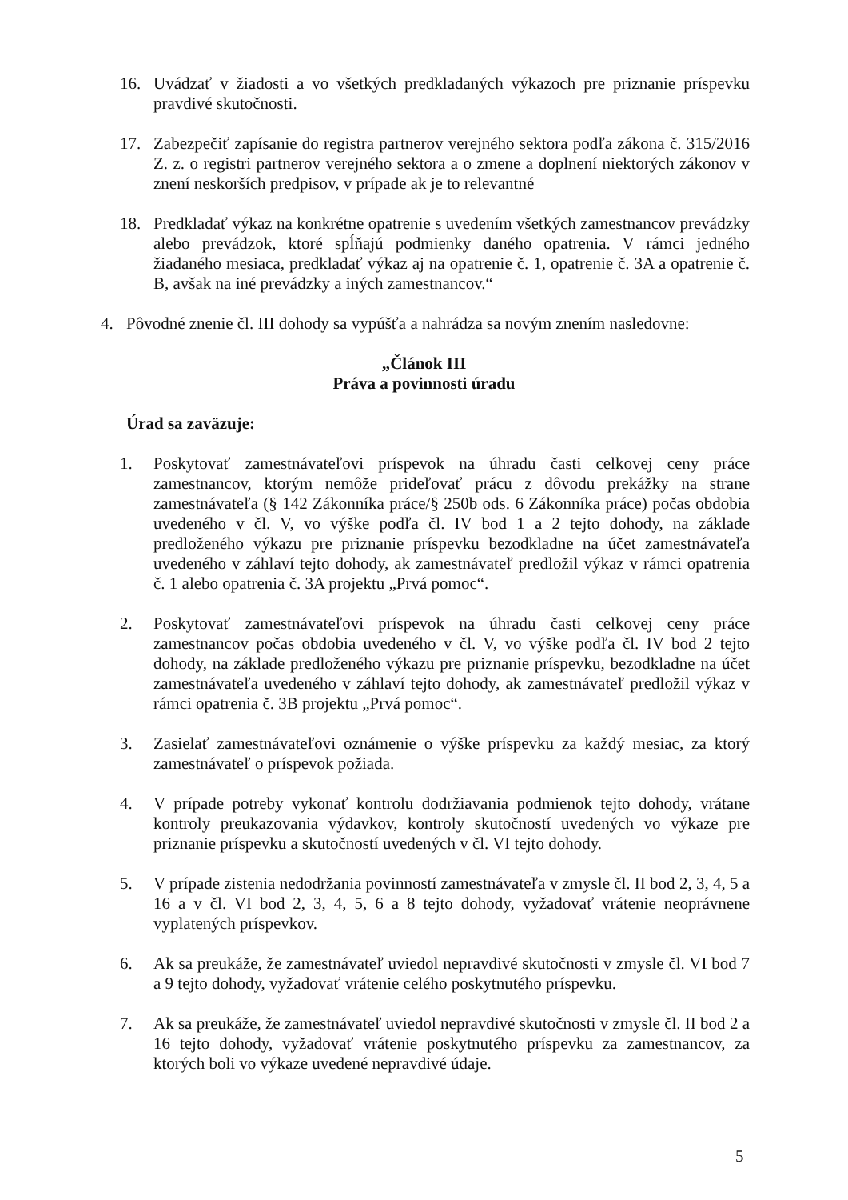16. Uvádzať v žiadosti a vo všetkých predkladaných výkazoch pre priznanie príspevku pravdivé skutočnosti.
17. Zabezpečiť zapísanie do registra partnerov verejného sektora podľa zákona č. 315/2016 Z. z. o registri partnerov verejného sektora a o zmene a doplnení niektorých zákonov v znení neskorších predpisov, v prípade ak je to relevantné
18. Predkladať výkaz na konkrétne opatrenie s uvedením všetkých zamestnancov prevádzky alebo prevádzok, ktoré spĺňajú podmienky daného opatrenia. V rámci jedného žiadaného mesiaca, predkladať výkaz aj na opatrenie č. 1, opatrenie č. 3A a opatrenie č. B, avšak na iné prevádzky a iných zamestnancov.“
4. Pôvodné znenie čl. III dohody sa vypúšťa a nahrádza sa novým znením nasledovne:
„Článok III
Práva a povinnosti úradu
Úrad sa zaväzuje:
1. Poskytovať zamestnávateľovi príspevok na úhradu časti celkovej ceny práce zamestnancov, ktorým nemôže prideľovať prácu z dôvodu prekážky na strane zamestnávateľa (§ 142 Zákonníka práce/§ 250b ods. 6 Zákonníka práce) počas obdobia uvedeného v čl. V, vo výške podľa čl. IV bod 1 a 2 tejto dohody, na základe predloženého výkazu pre priznanie príspevku bezodkladne na účet zamestnávateľa uvedeného v záhlaví tejto dohody, ak zamestnávateľ predložil výkaz v rámci opatrenia č. 1 alebo opatrenia č. 3A projektu „Prvá pomoc“.
2. Poskytovať zamestnávateľovi príspevok na úhradu časti celkovej ceny práce zamestnancov počas obdobia uvedeného v čl. V, vo výške podľa čl. IV bod 2 tejto dohody, na základe predloženého výkazu pre priznanie príspevku, bezodkladne na účet zamestnávateľa uvedeného v záhlaví tejto dohody, ak zamestnávateľ predložil výkaz v rámci opatrenia č. 3B projektu „Prvá pomoc“.
3. Zasielať zamestnávateľovi oznámenie o výške príspevku za každý mesiac, za ktorý zamestnávateľ o príspevok požiada.
4. V prípade potreby vykonať kontrolu dodržiavania podmienok tejto dohody, vrátane kontroly preukazovania výdavkov, kontroly skutočností uvedených vo výkaze pre priznanie príspevku a skutočností uvedených v čl. VI tejto dohody.
5. V prípade zistenia nedodržania povinností zamestnávateľa v zmysle čl. II bod 2, 3, 4, 5 a 16 a v čl. VI bod 2, 3, 4, 5, 6 a 8 tejto dohody, vyžadovať vrátenie neoprávnene vyplatených príspevkov.
6. Ak sa preukáže, že zamestnávateľ uviedol nepravdivé skutočnosti v zmysle čl. VI bod 7 a 9 tejto dohody, vyžadovať vrátenie celého poskytnutého príspevku.
7. Ak sa preukáže, že zamestnávateľ uviedol nepravdivé skutočnosti v zmysle čl. II bod 2 a 16 tejto dohody, vyžadovať vrátenie poskytnutého príspevku za zamestnancov, za ktorých boli vo výkaze uvedené nepravdivé údaje.
5